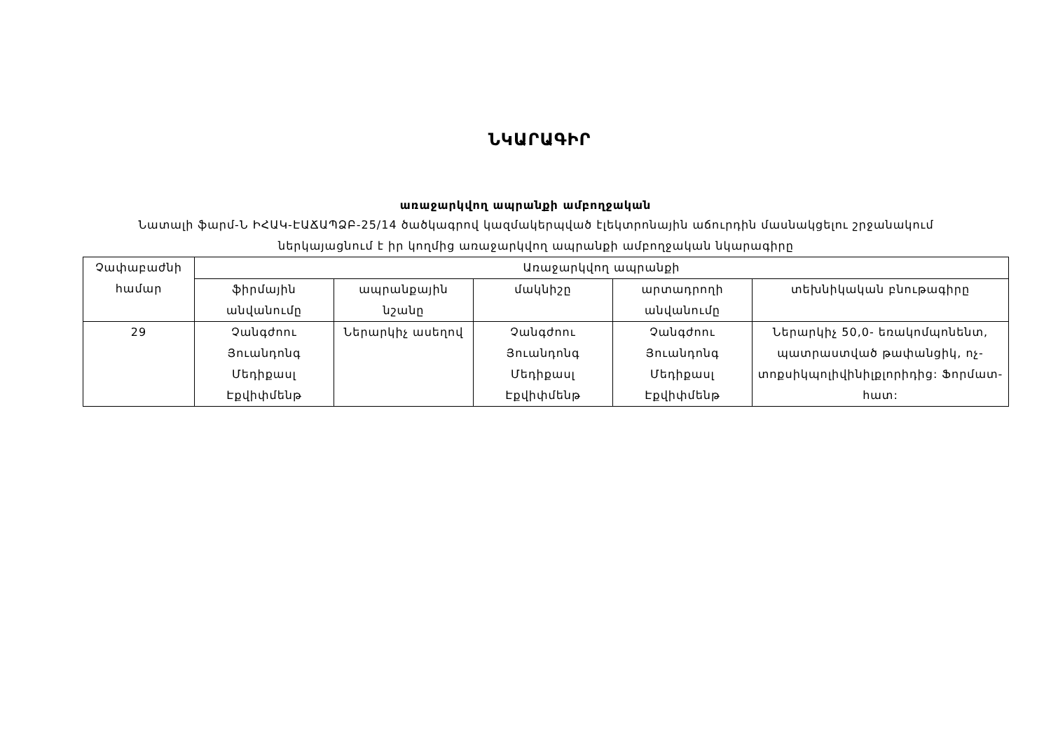ՆԿԱՐԱԳԻՐ
առաջարկվող ապրանքի ամբողջական
Նատալի ֆարմ-Ն ԻՀԱԿ-ԷԱՃԱՊՁԲ-25/14 ծածկագրով կազմակերպված էլեկտրոնային աճուրդին մասնակցելու շրջանակում ներկայացնում է իր կողմից առաջարկվող ապրանքի ամբողջական նկարագիրը
| Չափաբաժնի համար | Առաջարկվող ապրանքի | | | | |
| | ֆիրմային անվանումը | ապրանքային նշանը | մակնիշը | արտադրողի անվանումը | տեխնիկական բնութագիրը |
| 29 | Չանգժոու Յուանդոնգ Մեդիքասլ Էքվիփմենթ | Ներարկիչ ասեղով | Չանգժոու Յուանդոնգ Մեդիքասլ Էքվիփմենթ | Չանգժոու Յուանդոնգ Մեդիքասլ Էքվիփմենթ | Ներարկիչ 50,0- եռակոմպոնենտ, պատրաստված թափանցիկ, ոչ-տոքսիկպոլիվինիլքլորիդից: Ֆորմատ- հատ: |